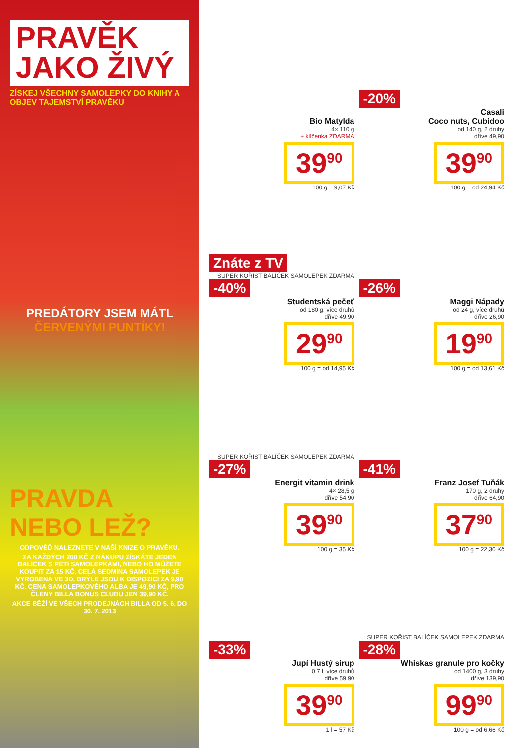PRAVĚK
JAKO ŽIVÝ
ZÍSKEJ VŠECHNY SAMOLEPKY DO KNIHY A OBJEV TAJEMSTVÍ PRAVĚKU
PREDÁTORY JSEM MÁTL
ČERVENÝMI PUNTÍKY!
PRAVDA NEBO LEŽ?
ODPOVĚĎ NALEZNETE V NAŠÍ KNIZE O PRAVĚKU.
ZA KAŽDÝCH 200 KČ Z NÁKUPU ZÍSKÁTE JEDEN BALÍČEK S PĚTI SAMOLEPKAMI, NEBO HO MŮŽETE KOUPIT ZA 15 KČ. CELÁ SEDMINA SAMOLEPEK JE VYROBENA VE 3D, BRÝLE JSOU K DISPOZICI ZA 9,90 KČ. CENA SAMOLEPKOVÉHO ALBA JE 49,90 KČ, PRO ČLENY BILLA BONUS CLUBU JEN 39,90 KČ.
AKCE BĚŽÍ VE VŠECH PRODEJNÁCH BILLA OD 5. 6. DO 30. 7. 2013
Bio Matylda
4× 110 g
+ klíčenka ZDARMA
39<sup>90</sup>
100 g = 9,07 Kč
-20%
Casali
Coco nuts, Cubidoo
od 140 g, 2 druhy
dříve 49,90
39<sup>90</sup>
100 g = od 24,94 Kč
Znáte z TV
SUPER KOŘIST BALÍČEK SAMOLEPEK ZDARMA
-40%
Studentská pečeť
od 180 g, více druhů
dříve 49,90
29<sup>90</sup>
100 g = od 14,95 Kč
-26%
Maggi Nápady
od 24 g, více druhů
dříve 26,90
19<sup>90</sup>
100 g = od 13,61 Kč
SUPER KOŘIST BALÍČEK SAMOLEPEK ZDARMA
-27%
Energit vitamin drink
4× 28,5 g
dříve 54,90
39<sup>90</sup>
100 g = 35 Kč
-41%
Franz Josef Tuňák
170 g, 2 druhy
dříve 64,90
37<sup>90</sup>
100 g = 22,30 Kč
-33%
Jupí Hustý sirup
0,7 l, více druhů
dříve 59,90
39<sup>90</sup>
1 l = 57 Kč
SUPER KOŘIST BALÍČEK SAMOLEPEK ZDARMA
-28%
Whiskas granule pro kočky
od 1400 g, 3 druhy
dříve 139,90
99<sup>90</sup>
100 g = od 6,66 Kč